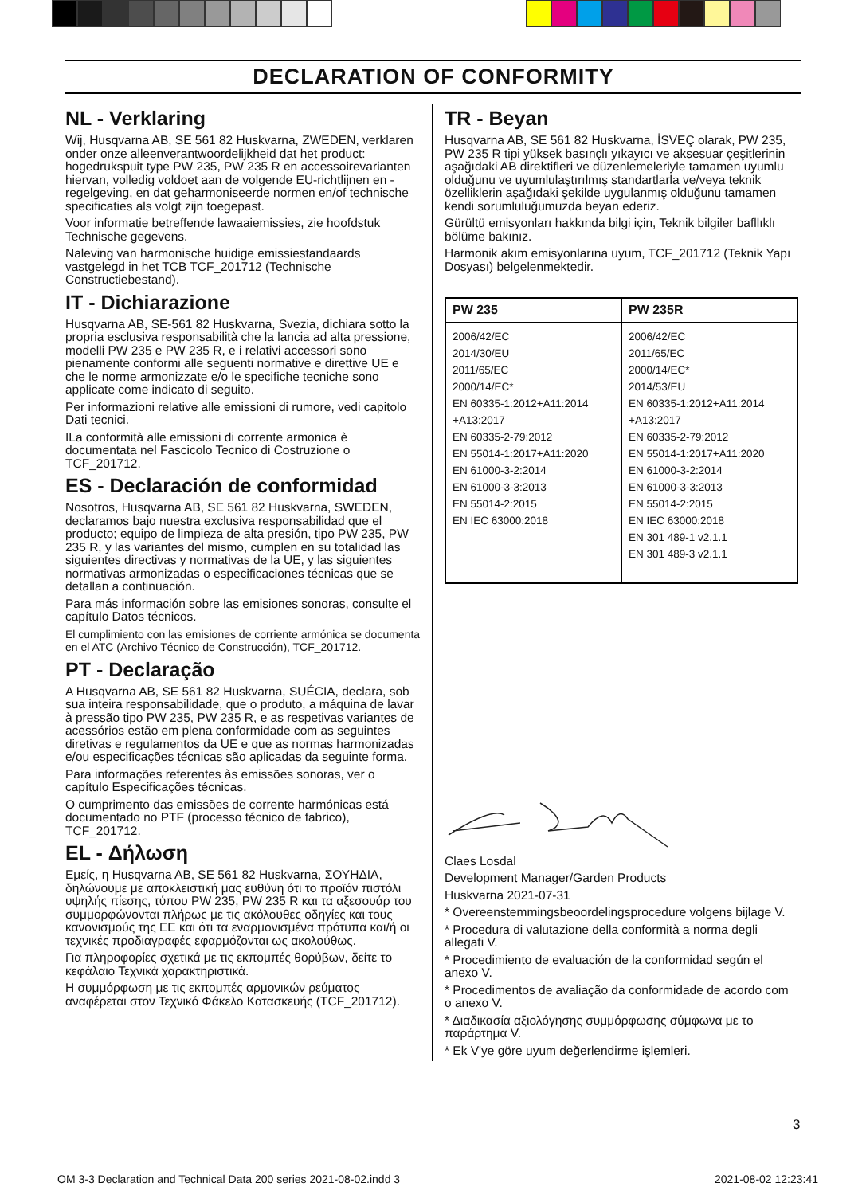DECLARATION OF CONFORMITY
NL - Verklaring
Wij, Husqvarna AB, SE 561 82 Huskvarna, ZWEDEN, verklaren onder onze alleenverantwoordelijkheid dat het product: hogedrukspuit type PW 235, PW 235 R en accessoirevarianten hiervan, volledig voldoet aan de volgende EU-richtlijnen en -regelgeving, en dat geharmoniseerde normen en/of technische specificaties als volgt zijn toegepast.
Voor informatie betreffende lawaaiemissies, zie hoofdstuk Technische gegevens.
Naleving van harmonische huidige emissiestandaards vastgelegd in het TCB TCF_201712 (Technische Constructiebestand).
IT - Dichiarazione
Husqvarna AB, SE-561 82 Huskvarna, Svezia, dichiara sotto la propria esclusiva responsabilità che la lancia ad alta pressione, modelli PW 235 e PW 235 R, e i relativi accessori sono pienamente conformi alle seguenti normative e direttive UE e che le norme armonizzate e/o le specifiche tecniche sono applicate come indicato di seguito.
Per informazioni relative alle emissioni di rumore, vedi capitolo Dati tecnici.
ILa conformità alle emissioni di corrente armonica è documentata nel Fascicolo Tecnico di Costruzione o TCF_201712.
ES - Declaración de conformidad
Nosotros, Husqvarna AB, SE 561 82 Huskvarna, SWEDEN, declaramos bajo nuestra exclusiva responsabilidad que el producto; equipo de limpieza de alta presión, tipo PW 235, PW 235 R, y las variantes del mismo, cumplen en su totalidad las siguientes directivas y normativas de la UE, y las siguientes normativas armonizadas o especificaciones técnicas que se detallan a continuación.
Para más información sobre las emisiones sonoras, consulte el capítulo Datos técnicos.
El cumplimiento con las emisiones de corriente armónica se documenta en el ATC (Archivo Técnico de Construcción), TCF_201712.
PT - Declaração
A Husqvarna AB, SE 561 82 Huskvarna, SUÉCIA, declara, sob sua inteira responsabilidade, que o produto, a máquina de lavar à pressão tipo PW 235, PW 235 R, e as respetivas variantes de acessórios estão em plena conformidade com as seguintes diretivas e regulamentos da UE e que as normas harmonizadas e/ou especificações técnicas são aplicadas da seguinte forma.
Para informações referentes às emissões sonoras, ver o capítulo Especificações técnicas.
O cumprimento das emissões de corrente harmónicas está documentado no PTF (processo técnico de fabrico), TCF_201712.
EL - Δήλωση
Εμείς, η Husqvarna AB, SE 561 82 Huskvarna, ΣΟΥΗΔΙΑ, δηλώνουμε με αποκλειστική μας ευθύνη ότι το προϊόν πιστόλι υψηλής πίεσης, τύπου PW 235, PW 235 R και τα αξεσουάρ του συμμορφώνονται πλήρως με τις ακόλουθες οδηγίες και τους κανονισμούς της ΕΕ και ότι τα εναρμονισμένα πρότυπα και/ή οι τεχνικές προδιαγραφές εφαρμόζονται ως ακολούθως.
Για πληροφορίες σχετικά με τις εκπομπές θορύβων, δείτε το κεφάλαιο Τεχνικά χαρακτηριστικά.
Η συμμόρφωση με τις εκπομπές αρμονικών ρεύματος αναφέρεται στον Τεχνικό Φάκελο Κατασκευής (TCF_201712).
TR - Beyan
Husqvarna AB, SE 561 82 Huskvarna, İSVEÇ olarak, PW 235, PW 235 R tipi yüksek basınçlı yıkayıcı ve aksesuar çeşitlerinin aşağıdaki AB direktifleri ve düzenlemeleriyle tamamen uyumlu olduğunu ve uyumlulaştırılmış standartlarla ve/veya teknik özelliklerin aşağıdaki şekilde uygulanmış olduğunu tamamen kendi sorumluluğumuzda beyan ederiz.
Gürültü emisyonları hakkında bilgi için, Teknik bilgiler bafllıklı bölüme bakınız.
Harmonik akım emisyonlarına uyum, TCF_201712 (Teknik Yapı Dosyası) belgelenmektedir.
| PW 235 | PW 235R |
| --- | --- |
| 2006/42/EC 2014/30/EU 2011/65/EC 2000/14/EC* EN 60335-1:2012+A11:2014 +A13:2017 EN 60335-2-79:2012 EN 55014-1:2017+A11:2020 EN 61000-3-2:2014 EN 61000-3-3:2013 EN 55014-2:2015 EN IEC 63000:2018 | 2006/42/EC 2011/65/EC 2000/14/EC* 2014/53/EU EN 60335-1:2012+A11:2014 +A13:2017 EN 60335-2-79:2012 EN 55014-1:2017+A11:2020 EN 61000-3-2:2014 EN 61000-3-3:2013 EN 55014-2:2015 EN IEC 63000:2018 EN 301 489-1 v2.1.1 EN 301 489-3 v2.1.1 |
Claes Losdal
Development Manager/Garden Products
Huskvarna 2021-07-31
* Overeenstemmingsbeoordelingsprocedure volgens bijlage V.
* Procedura di valutazione della conformità a norma degli allegati V.
* Procedimiento de evaluación de la conformidad según el anexo V.
* Procedimentos de avaliação da conformidade de acordo com o anexo V.
* Διαδικασία αξιολόγησης συμμόρφωσης σύμφωνα με το παράρτημα V.
* Ek V'ye göre uyum değerlendirme işlemleri.
3
OM 3-3 Declaration and Technical Data 200 series 2021-08-02.indd 3 2021-08-02 12:23:41